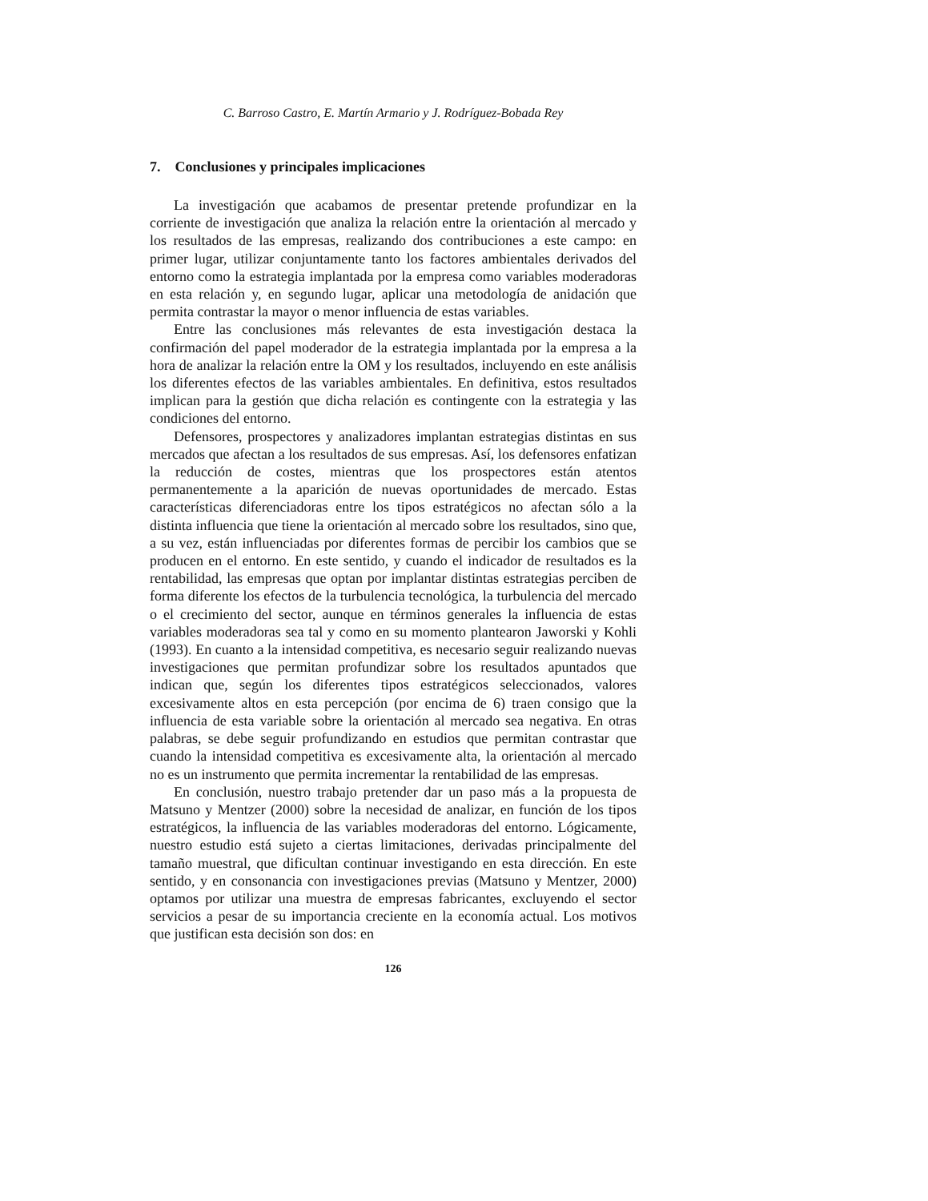C. Barroso Castro, E. Martín Armario y J. Rodríguez-Bobada Rey
7. Conclusiones y principales implicaciones
La investigación que acabamos de presentar pretende profundizar en la corriente de investigación que analiza la relación entre la orientación al mercado y los resultados de las empresas, realizando dos contribuciones a este campo: en primer lugar, utilizar conjuntamente tanto los factores ambientales derivados del entorno como la estrategia implantada por la empresa como variables moderadoras en esta relación y, en segundo lugar, aplicar una metodología de anidación que permita contrastar la mayor o menor influencia de estas variables.
Entre las conclusiones más relevantes de esta investigación destaca la confirmación del papel moderador de la estrategia implantada por la empresa a la hora de analizar la relación entre la OM y los resultados, incluyendo en este análisis los diferentes efectos de las variables ambientales. En definitiva, estos resultados implican para la gestión que dicha relación es contingente con la estrategia y las condiciones del entorno.
Defensores, prospectores y analizadores implantan estrategias distintas en sus mercados que afectan a los resultados de sus empresas. Así, los defensores enfatizan la reducción de costes, mientras que los prospectores están atentos permanentemente a la aparición de nuevas oportunidades de mercado. Estas características diferenciadoras entre los tipos estratégicos no afectan sólo a la distinta influencia que tiene la orientación al mercado sobre los resultados, sino que, a su vez, están influenciadas por diferentes formas de percibir los cambios que se producen en el entorno. En este sentido, y cuando el indicador de resultados es la rentabilidad, las empresas que optan por implantar distintas estrategias perciben de forma diferente los efectos de la turbulencia tecnológica, la turbulencia del mercado o el crecimiento del sector, aunque en términos generales la influencia de estas variables moderadoras sea tal y como en su momento plantearon Jaworski y Kohli (1993). En cuanto a la intensidad competitiva, es necesario seguir realizando nuevas investigaciones que permitan profundizar sobre los resultados apuntados que indican que, según los diferentes tipos estratégicos seleccionados, valores excesivamente altos en esta percepción (por encima de 6) traen consigo que la influencia de esta variable sobre la orientación al mercado sea negativa. En otras palabras, se debe seguir profundizando en estudios que permitan contrastar que cuando la intensidad competitiva es excesivamente alta, la orientación al mercado no es un instrumento que permita incrementar la rentabilidad de las empresas.
En conclusión, nuestro trabajo pretender dar un paso más a la propuesta de Matsuno y Mentzer (2000) sobre la necesidad de analizar, en función de los tipos estratégicos, la influencia de las variables moderadoras del entorno. Lógicamente, nuestro estudio está sujeto a ciertas limitaciones, derivadas principalmente del tamaño muestral, que dificultan continuar investigando en esta dirección. En este sentido, y en consonancia con investigaciones previas (Matsuno y Mentzer, 2000) optamos por utilizar una muestra de empresas fabricantes, excluyendo el sector servicios a pesar de su importancia creciente en la economía actual. Los motivos que justifican esta decisión son dos: en
126